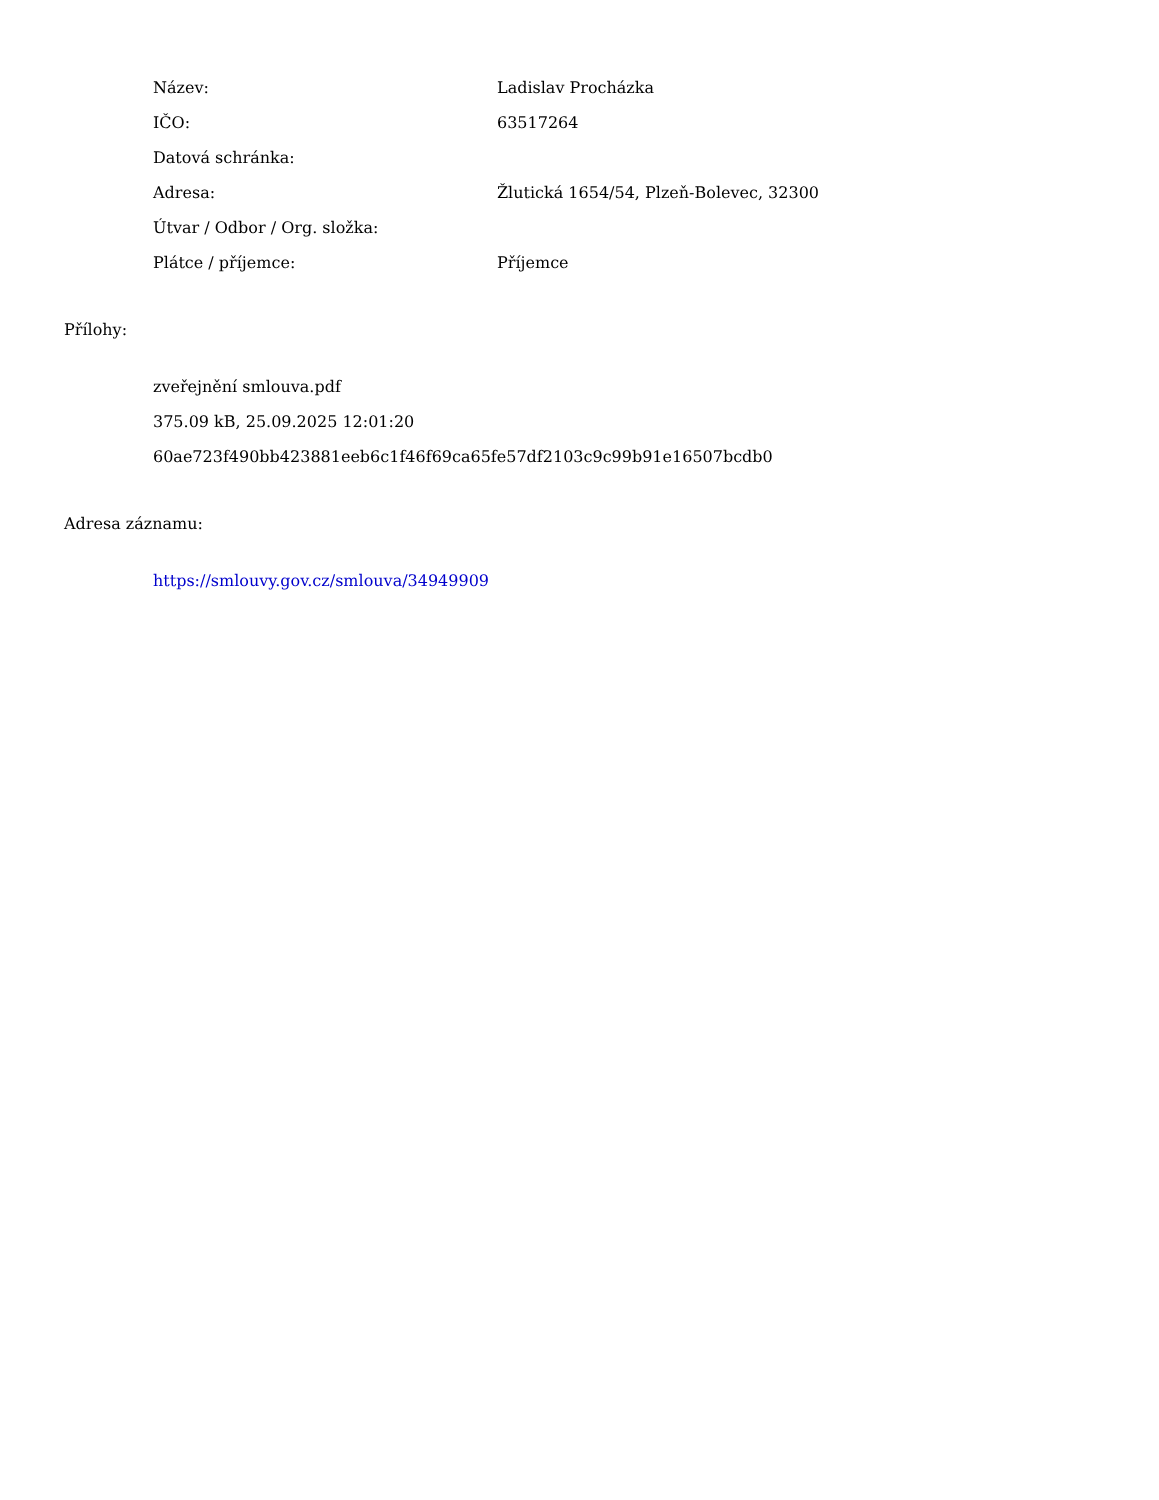| Název: | Ladislav Procházka |
| IČO: | 63517264 |
| Datová schránka: | |
| Adresa: | Žlutická 1654/54, Plzeň-Bolevec, 32300 |
| Útvar / Odbor / Org. složka: | |
| Plátce / příjemce: | Příjemce |
Přílohy:
zveřejnění smlouva.pdf
375.09 kB, 25.09.2025 12:01:20
60ae723f490bb423881eeb6c1f46f69ca65fe57df2103c9c99b91e16507bcdb0
Adresa záznamu:
https://smlouvy.gov.cz/smlouva/34949909